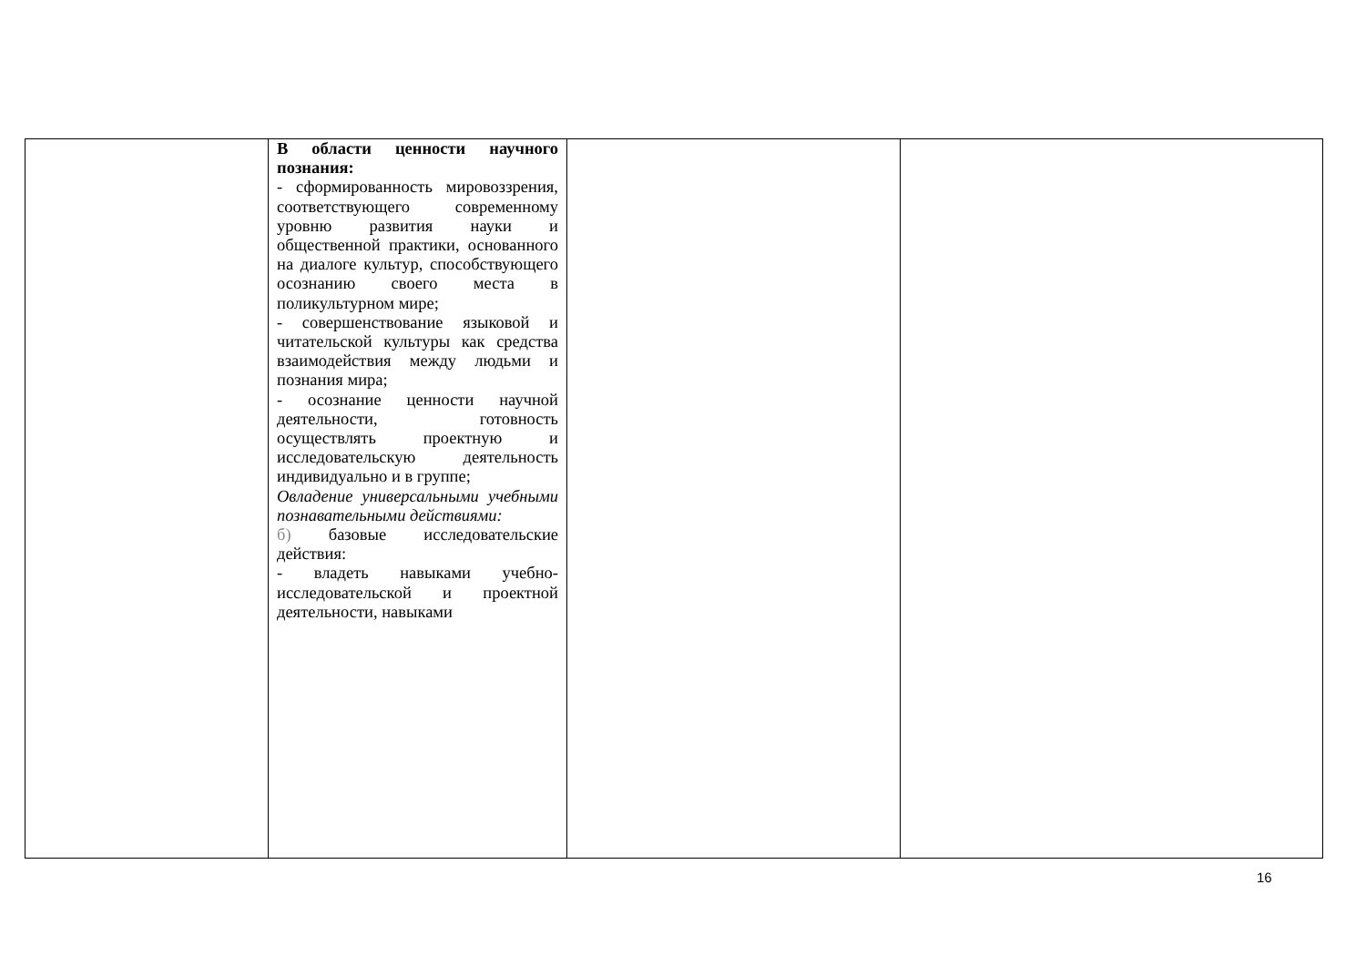| | В области ценности научного познания: - сформированность мировоззрения, соответствующего современному уровню развития науки и общественной практики, основанного на диалоге культур, способствующего осознанию своего места в поликультурном мире; - совершенствование языковой и читательской культуры как средства взаимодействия между людьми и познания мира; - осознание ценности научной деятельности, готовность осуществлять проектную и исследовательскую деятельность индивидуально и в группе; Овладение универсальными учебными познавательными действиями: б) базовые исследовательские действия: - владеть навыками учебно-исследовательской и проектной деятельности, навыками | | |
16